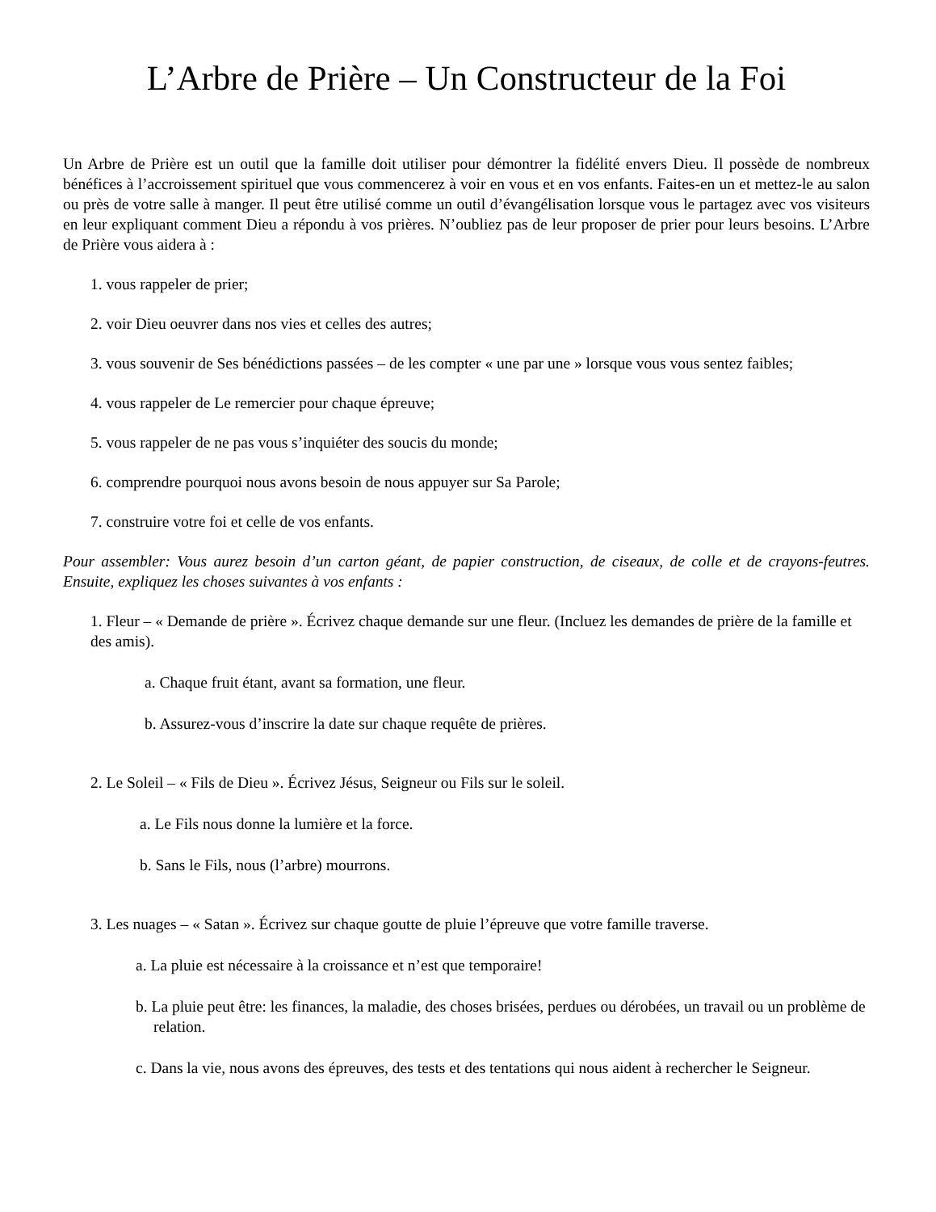L’Arbre de Prière – Un Constructeur de la Foi
Un Arbre de Prière est un outil que la famille doit utiliser pour démontrer la fidélité envers Dieu. Il possède de nombreux bénéfices à l’accroissement spirituel que vous commencerez à voir en vous et en vos enfants. Faites-en un et mettez-le au salon ou près de votre salle à manger. Il peut être utilisé comme un outil d’évangélisation lorsque vous le partagez avec vos visiteurs en leur expliquant comment Dieu a répondu à vos prières. N’oubliez pas de leur proposer de prier pour leurs besoins. L’Arbre de Prière vous aidera à :
1. vous rappeler de prier;
2. voir Dieu oeuvrer dans nos vies et celles des autres;
3. vous souvenir de Ses bénédictions passées – de les compter « une par une » lorsque vous vous sentez faibles;
4. vous rappeler de Le remercier pour chaque épreuve;
5. vous rappeler de ne pas vous s’inquiéter des soucis du monde;
6. comprendre pourquoi nous avons besoin de nous appuyer sur Sa Parole;
7. construire votre foi et celle de vos enfants.
Pour assembler: Vous aurez besoin d’un carton géant, de papier construction, de ciseaux, de colle et de crayons-feutres. Ensuite, expliquez les choses suivantes à vos enfants :
1. Fleur – « Demande de prière ». Écrivez chaque demande sur une fleur. (Incluez les demandes de prière de la famille et des amis).
a. Chaque fruit étant, avant sa formation, une fleur.
b. Assurez-vous d’inscrire la date sur chaque requête de prières.
2. Le Soleil – « Fils de Dieu ». Écrivez Jésus, Seigneur ou Fils sur le soleil.
a. Le Fils nous donne la lumière et la force.
b. Sans le Fils, nous (l’arbre) mourrons.
3. Les nuages – « Satan ». Écrivez sur chaque goutte de pluie l’épreuve que votre famille traverse.
a. La pluie est nécessaire à la croissance et n’est que temporaire!
b. La pluie peut être: les finances, la maladie, des choses brisées, perdues ou dérobées, un travail ou un problème de relation.
c. Dans la vie, nous avons des épreuves, des tests et des tentations qui nous aident à rechercher le Seigneur.